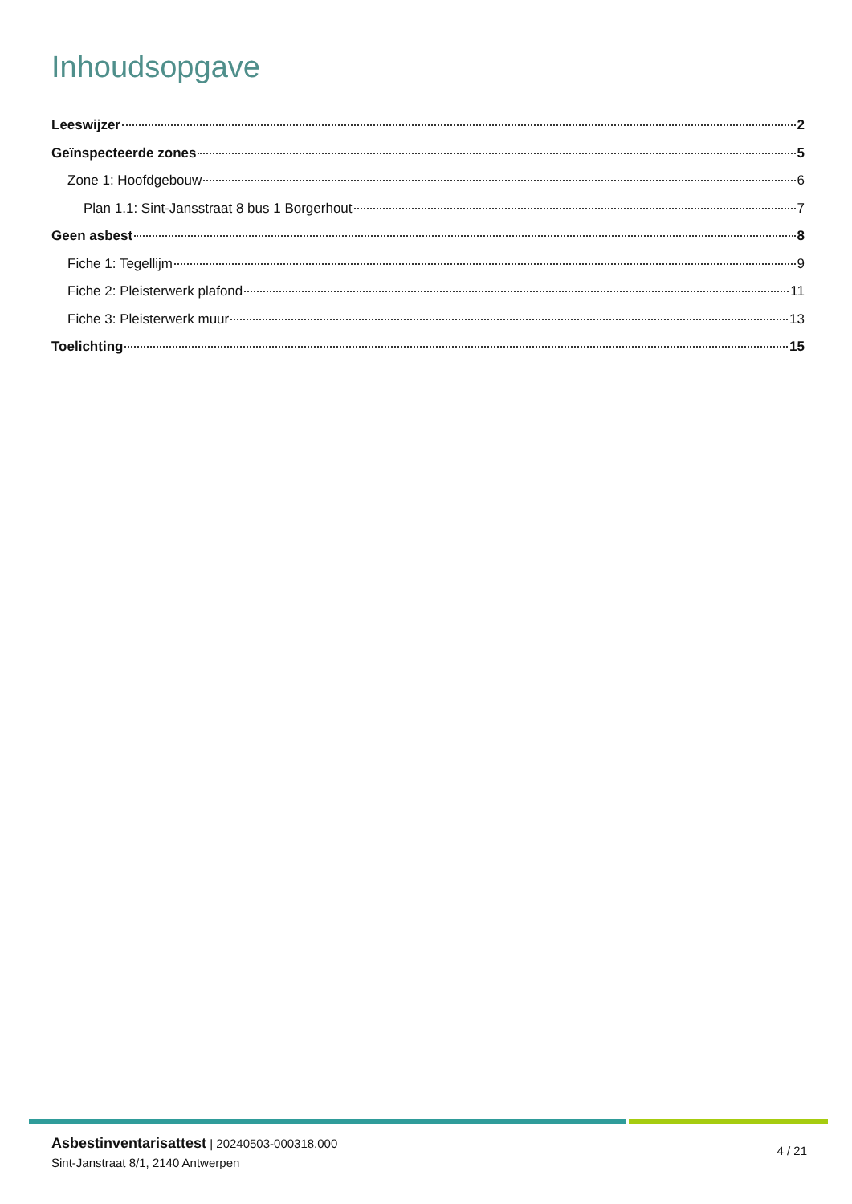Inhoudsopgave
Leeswijzer 2
Geïnspecteerde zones 5
Zone 1: Hoofdgebouw 6
Plan 1.1: Sint-Jansstraat 8 bus 1 Borgerhout 7
Geen asbest 8
Fiche 1: Tegellijm 9
Fiche 2: Pleisterwerk plafond 11
Fiche 3: Pleisterwerk muur 13
Toelichting 15
Asbestinventarisattest | 20240503-000318.000
Sint-Janstraat 8/1, 2140 Antwerpen
4 / 21